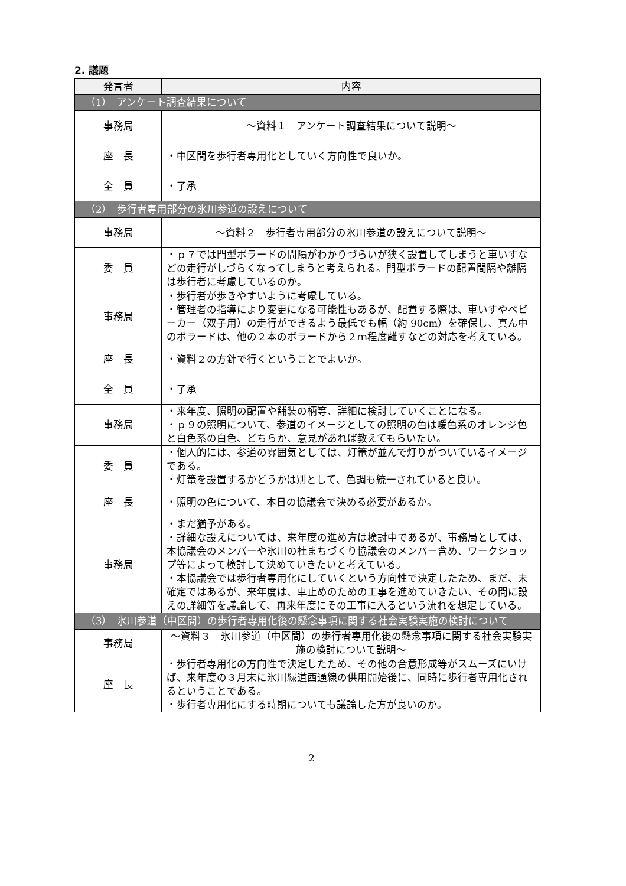2. 議題
| 発言者 | 内容 |
| --- | --- |
| （1） アンケート調査結果について | |
| 事務局 | ～資料１ アンケート調査結果について説明～ |
| 座 長 | ・中区間を歩行者専用化としていく方向性で良いか。 |
| 全 員 | ・了承 |
| （2） 歩行者専用部分の氷川参道の設えについて | |
| 事務局 | ～資料２ 歩行者専用部分の氷川参道の設えについて説明～ |
| 委 員 | ・ｐ７では門型ボラードの間隔がわかりづらいが狭く設置してしまうと車いすなどの走行がしづらくなってしまうと考えられる。門型ボラードの配置間隔や離隔は歩行者に考慮しているのか。 |
| 事務局 | ・歩行者が歩きやすいように考慮している。 ・管理者の指導により変更になる可能性もあるが、配置する際は、車いすやベビーカー（双子用）の走行ができるよう最低でも幅（約 90cm）を確保し、真ん中のボラードは、他の２本のボラードから２ｍ程度離すなどの対応を考えている。 |
| 座 長 | ・資料２の方針で行くということでよいか。 |
| 全 員 | ・了承 |
| 事務局 | ・来年度、照明の配置や舗装の柄等、詳細に検討していくことになる。 ・ｐ９の照明について、参道のイメージとしての照明の色は暖色系のオレンジ色と白色系の白色、どちらか、意見があれば教えてもらいたい。 |
| 委 員 | ・個人的には、参道の雰囲気としては、灯篭が並んで灯りがついているイメージである。 ・灯篭を設置するかどうかは別として、色調も統一されていると良い。 |
| 座 長 | ・照明の色について、本日の協議会で決める必要があるか。 |
| 事務局 | ・まだ猶予がある。 ・詳細な設えについては、来年度の進め方は検討中であるが、事務局としては、本協議会のメンバーや氷川の杜まちづくり協議会のメンバー含め、ワークショップ等によって検討して決めていきたいと考えている。 ・本協議会では歩行者専用化にしていくという方向性で決定したため、まだ、未確定ではあるが、来年度は、車止めのための工事を進めていきたい、その間に設えの詳細等を議論して、再来年度にその工事に入るという流れを想定している。 |
| （3） 氷川参道（中区間）の歩行者専用化後の懸念事項に関する社会実験実施の検討について | |
| 事務局 | ～資料３ 氷川参道（中区間）の歩行者専用化後の懸念事項に関する社会実験実施の検討について説明～ |
| 座 長 | ・歩行者専用化の方向性で決定したため、その他の合意形成等がスムーズにいけば、来年度の３月末に氷川緑道西通線の供用開始後に、同時に歩行者専用化されるということである。 ・歩行者専用化にする時期についても議論した方が良いのか。 |
2